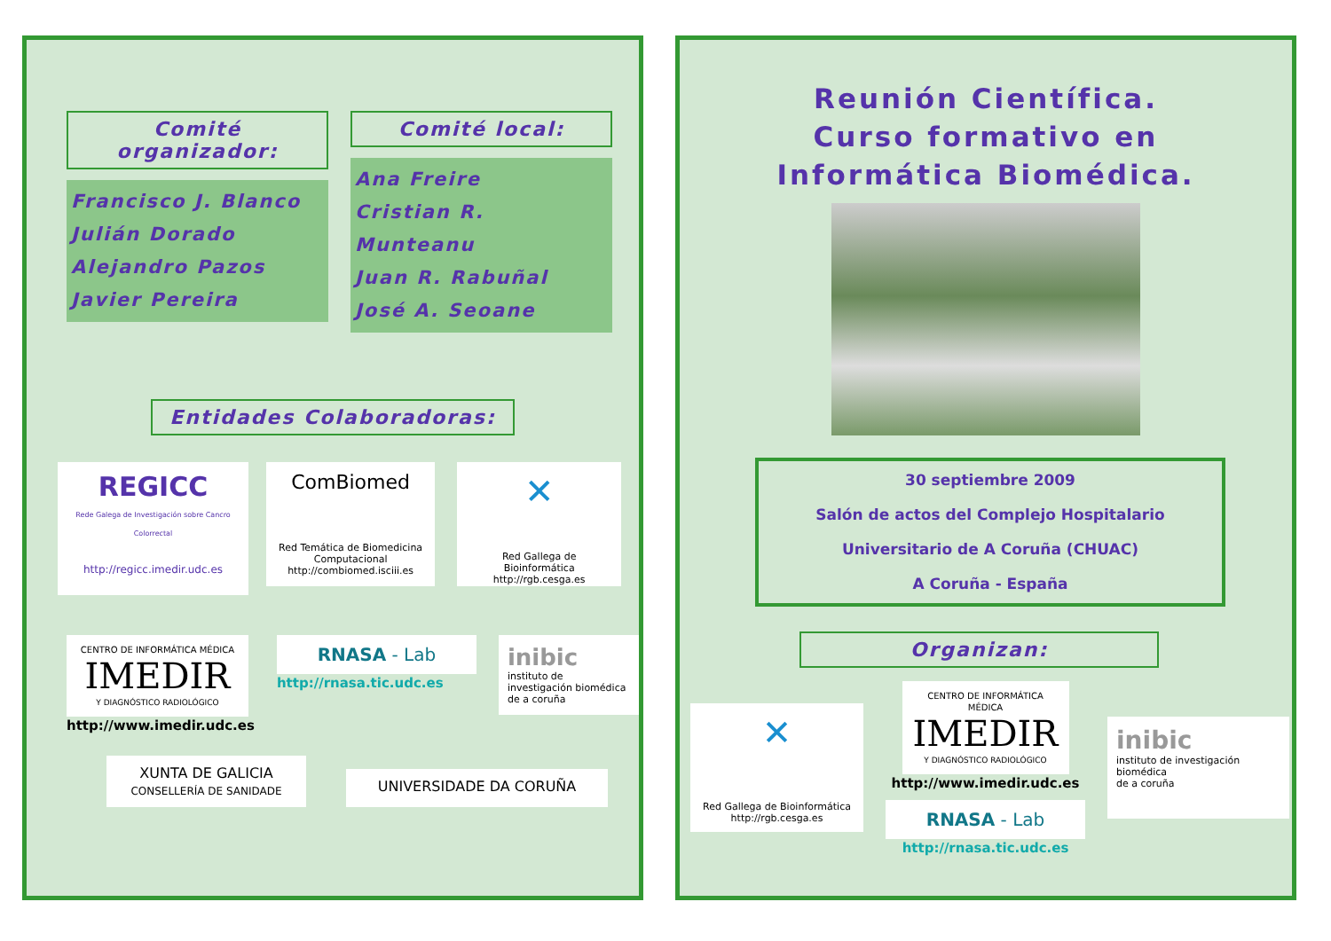Comité organizador:
Francisco J. Blanco
Julián Dorado
Alejandro Pazos
Javier Pereira
Comité local:
Ana Freire
Cristian R. Munteanu
Juan R. Rabuñal
José A. Seoane
Entidades Colaboradoras:
REGICC
Rede Galega de Investigación sobre Cancro Colorrectal
http://regicc.imedir.udc.es
ComBiomed
Red Temática de Biomedicina Computacional
http://combiomed.isciii.es
✕
Red Gallega de Bioinformática
http://rgb.cesga.es
CENTRO DE INFORMÁTICA MÉDICA
IMEDIR
Y DIAGNÓSTICO RADIOLÓGICO
http://www.imedir.udc.es
RNASA - Lab
http://rnasa.tic.udc.es
inibic
instituto de investigación biomédica
de a coruña
XUNTA DE GALICIA
CONSELLERÍA DE SANIDADE
UNIVERSIDADE DA CORUÑA
Reunión Científica.
Curso formativo en
Informática Biomédica.
30 septiembre 2009
Salón de actos del Complejo Hospitalario
Universitario de A Coruña (CHUAC)
A Coruña - España
Organizan:
✕
Red Gallega de Bioinformática
http://rgb.cesga.es
CENTRO DE INFORMÁTICA MÉDICA
IMEDIR
Y DIAGNÓSTICO RADIOLÓGICO
http://www.imedir.udc.es
RNASA - Lab
http://rnasa.tic.udc.es
inibic
instituto de investigación biomédica
de a coruña